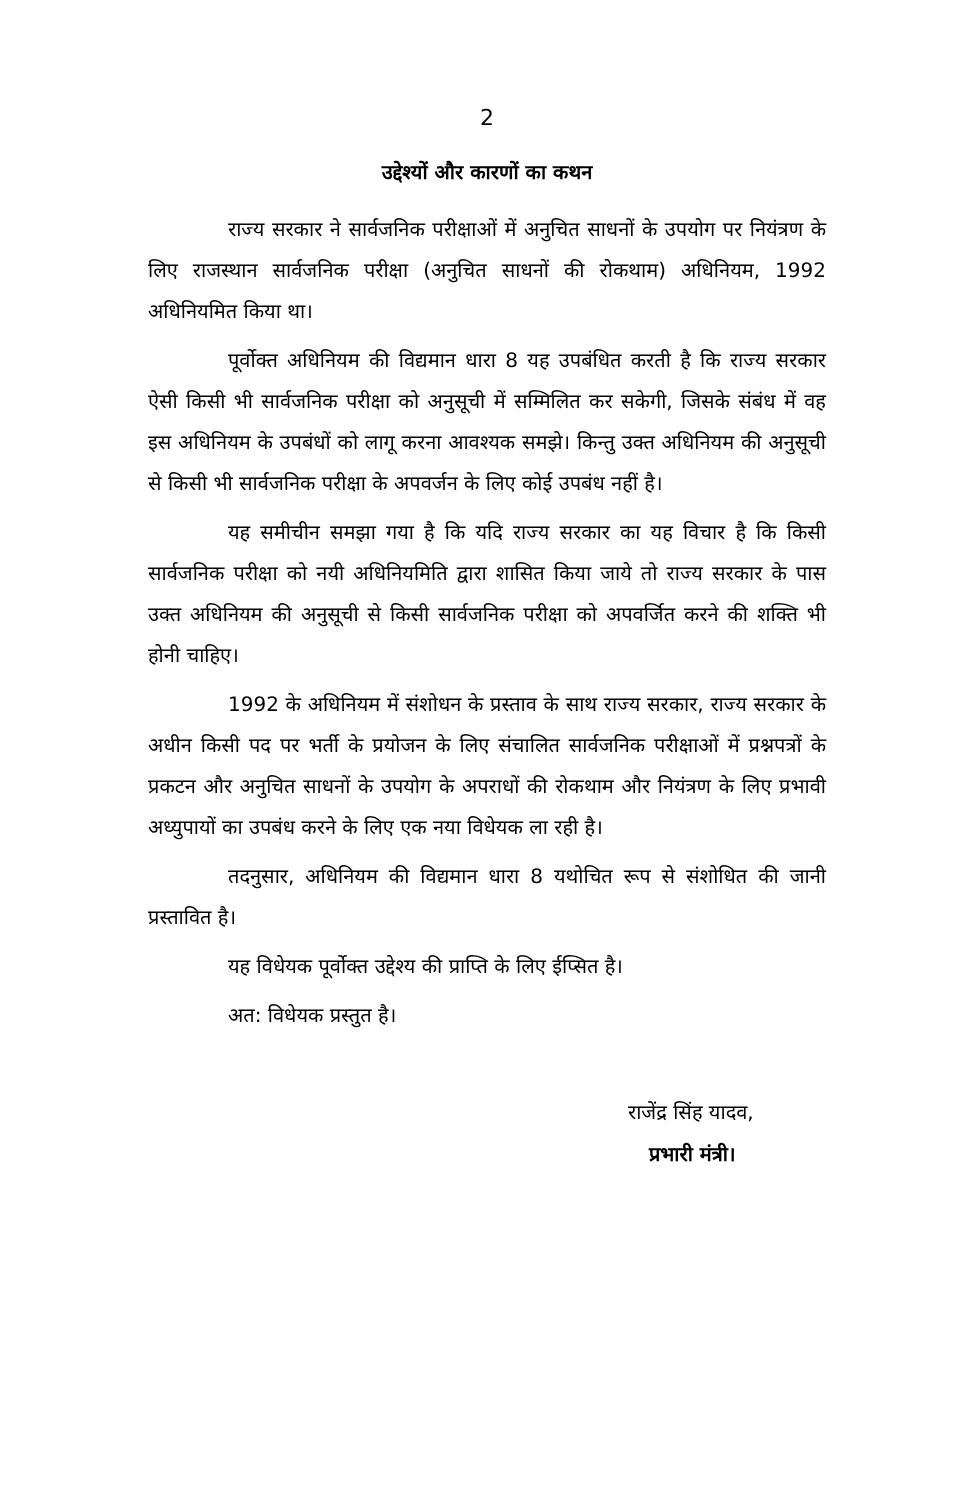2
उद्देश्यों और कारणों का कथन
राज्य सरकार ने सार्वजनिक परीक्षाओं में अनुचित साधनों के उपयोग पर नियंत्रण के लिए राजस्थान सार्वजनिक परीक्षा (अनुचित साधनों की रोकथाम) अधिनियम, 1992 अधिनियमित किया था।
पूर्वोक्त अधिनियम की विद्यमान धारा 8 यह उपबंधित करती है कि राज्य सरकार ऐसी किसी भी सार्वजनिक परीक्षा को अनुसूची में सम्मिलित कर सकेगी, जिसके संबंध में वह इस अधिनियम के उपबंधों को लागू करना आवश्यक समझे। किन्तु उक्त अधिनियम की अनुसूची से किसी भी सार्वजनिक परीक्षा के अपवर्जन के लिए कोई उपबंध नहीं है।
यह समीचीन समझा गया है कि यदि राज्य सरकार का यह विचार है कि किसी सार्वजनिक परीक्षा को नयी अधिनियमिति द्वारा शासित किया जाये तो राज्य सरकार के पास उक्त अधिनियम की अनुसूची से किसी सार्वजनिक परीक्षा को अपवर्जित करने की शक्ति भी होनी चाहिए।
1992 के अधिनियम में संशोधन के प्रस्ताव के साथ राज्य सरकार, राज्य सरकार के अधीन किसी पद पर भर्ती के प्रयोजन के लिए संचालित सार्वजनिक परीक्षाओं में प्रश्नपत्रों के प्रकटन और अनुचित साधनों के उपयोग के अपराधों की रोकथाम और नियंत्रण के लिए प्रभावी अध्युपायों का उपबंध करने के लिए एक नया विधेयक ला रही है।
तदनुसार, अधिनियम की विद्यमान धारा 8 यथोचित रूप से संशोधित की जानी प्रस्तावित है।
यह विधेयक पूर्वोक्त उद्देश्य की प्राप्ति के लिए ईप्सित है।
अत: विधेयक प्रस्तुत है।
राजेंद्र सिंह यादव,
प्रभारी मंत्री।